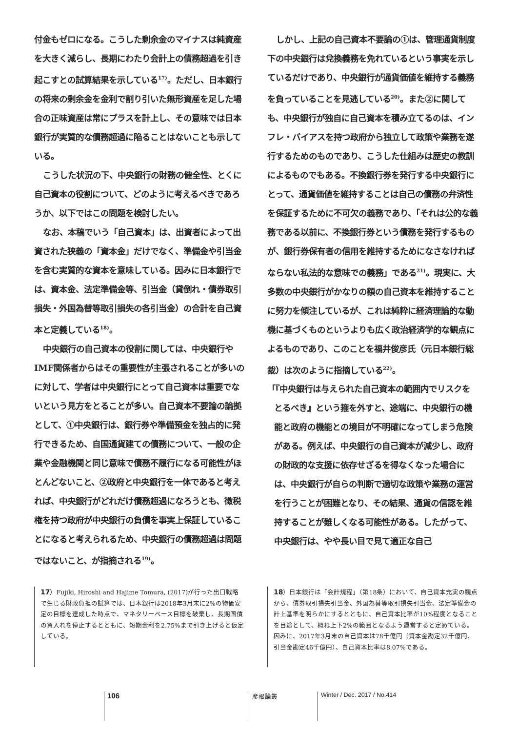付金もゼロになる。こうした剰余金のマイナスは純資産を大きく減らし、長期にわたり会計上の債務超過を引き起こすとの試算結果を示している<sup>17)</sup>。ただし、日本銀行の将来の剰余金を金利で割り引いた無形資産を足した場合の正味資産は常にプラスを計上し、その意味では日本銀行が実質的な債務超過に陥ることはないことも示している。
こうした状況の下、中央銀行の財務の健全性、とくに自己資本の役割について、どのように考えるべきであろうか、以下ではこの問題を検討したい。
なお、本稿でいう「自己資本」は、出資者によって出資された狭義の「資本金」だけでなく、準備金や引当金を含む実質的な資本を意味している。因みに日本銀行では、資本金、法定準備金等、引当金（貸倒れ・債券取引損失・外国為替等取引損失の各引当金）の合計を自己資本と定義している<sup>18)</sup>。
中央銀行の自己資本の役割に関しては、中央銀行やIMF関係者からはその重要性が主張されることが多いのに対して、学者は中央銀行にとって自己資本は重要でないという見方をとることが多い。自己資本不要論の論拠として、①中央銀行は、銀行券や準備預金を独占的に発行できるため、自国通貨建ての債務について、一般の企業や金融機関と同じ意味で債務不履行になる可能性がほとんどないこと、②政府と中央銀行を一体であると考えれば、中央銀行がどれだけ債務超過になろうとも、徴税権を持つ政府が中央銀行の負債を事実上保証していることになると考えられるため、中央銀行の債務超過は問題ではないこと、が指摘される<sup>19)</sup>。
しかし、上記の自己資本不要論の①は、管理通貨制度下の中央銀行は兌換義務を免れているという事実を示しているだけであり、中央銀行が通貨価値を維持する義務を負っていることを見逃している<sup>20)</sup>。また②に関しても、中央銀行が独自に自己資本を積み立てるのは、インフレ・バイアスを持つ政府から独立して政策や業務を遂行するためのものであり、こうした仕組みは歴史の教訓によるものでもある。不換銀行券を発行する中央銀行にとって、通貨価値を維持することは自己の債務の弁済性を保証するために不可欠の義務であり、「それは公的な義務である以前に、不換銀行券という債務を発行するものが、銀行券保有者の信用を維持するためになさなければならない私法的な意味での義務」である<sup>21)</sup>。現実に、大多数の中央銀行がかなりの額の自己資本を維持することに努力を傾注しているが、これは純粋に経済理論的な動機に基づくものというよりも広く政治経済学的な観点によるものであり、このことを福井俊彦氏（元日本銀行総裁）は次のように指摘している<sup>22)</sup>。
「『中央銀行は与えられた自己資本の範囲内でリスクをとるべき』という箍を外すと、途端に、中央銀行の機能と政府の機能との境目が不明確になってしまう危険がある。例えば、中央銀行の自己資本が減少し、政府の財政的な支援に依存せざるを得なくなった場合には、中央銀行が自らの判断で適切な政策や業務の運営を行うことが困難となり、その結果、通貨の信認を維持することが難しくなる可能性がある。したがって、中央銀行は、やや長い目で見て適正な自己
17）Fujiki, Hiroshi and Hajime Tomura, (2017)が行った出口戦略で生じる財政負担の試算では、日本銀行は2018年3月末に2%の物価安定の目標を達成した時点で、マネタリーベース目標を破棄し、長期国債の買入れを停止するとともに、短期金利を2.75%まで引き上げると仮定している。
18）日本銀行は「会計規程」（第18条）において、自己資本充実の観点から、債券取引損失引当金、外国為替等取引損失引当金、法定準備金の計上基準を明らかにするとともに、自己資本比率が10%程度となることを目途として、概ね上下2%の範囲となるよう運営すると定めている。因みに、2017年3月末の自己資本は78千億円（資本金勘定32千億円、引当金勘定46千億円）、自己資本比率は8.07%である。
106
彦根論叢 Winter / Dec. 2017 / No.414